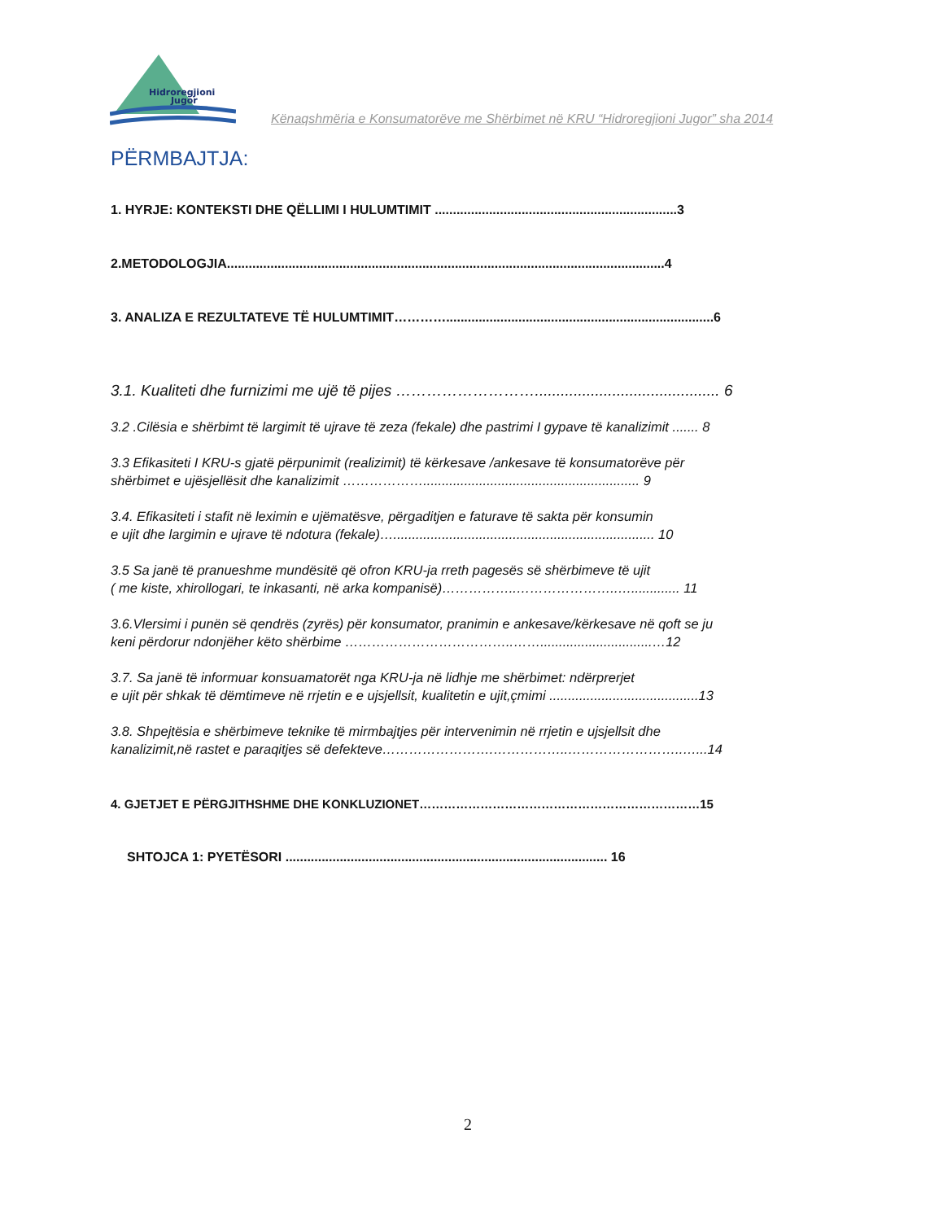Hidroregjioni
Jugor
Kënaqshmëria e Konsumatorëve me Shërbimet në KRU “Hidroregjioni Jugor” sha 2014
PËRMBAJTJA:
1. HYRJE: KONTEKSTI DHE QËLLIMI I HULUMTIMIT ...................................................................3
2.METODOLOGJIA.........................................................................................................................4
3. ANALIZA E REZULTATEVE TË HULUMTIMIT…………..........................................................................6
3.1. Kualiteti dhe furnizimi me ujë të pijes ………………………........................................... 6
3.2 .Cilësia e shërbimt të largimit të ujrave të zeza (fekale) dhe pastrimi I gypave të kanalizimit ....... 8
3.3 Efikasiteti I KRU-s gjatë përpunimit (realizimit) të kërkesave /ankesave të konsumatorëve për
shërbimet e ujësjellësit dhe kanalizimit ……………….......................................................... 9
3.4. Efikasiteti i stafit në leximin e ujëmatësve, përgaditjen e faturave të sakta për konsumin
e ujit dhe largimin e ujrave të ndotura (fekale)…...................................................................... 10
3.5 Sa janë të pranueshme mundësitë që ofron KRU-ja rreth pagesës së shërbimeve të ujit
( me kiste, xhirollogari, te inkasanti, në arka kompanisë)……………..…………………..…............. 11
3.6.Vlersimi i punën së qendrës (zyrës) për konsumator, pranimin e ankesave/kërkesave në qoft se ju
keni përdorur ndonjëher këto shërbime ………………………………..……..............................…12
3.7. Sa janë të informuar konsuamatorët nga KRU-ja në lidhje me shërbimet: ndërprerjet
e ujit për shkak të dëmtimeve në rrjetin e e ujsjellsit, kualitetin e ujit,çmimi ........................................13
3.8. Shpejtësia e shërbimeve teknike të mirmbajtjes për intervenimin në rrjetin e ujsjellsit dhe
kanalizimit,në rastet e paraqitjes së defekteve…………………….……………..……………………..…...14
4. GJETJET E PËRGJITHSHME DHE KONKLUZIONET……………………………………………………………15
SHTOJCA 1: PYETËSORI ......................................................................................... 16
2